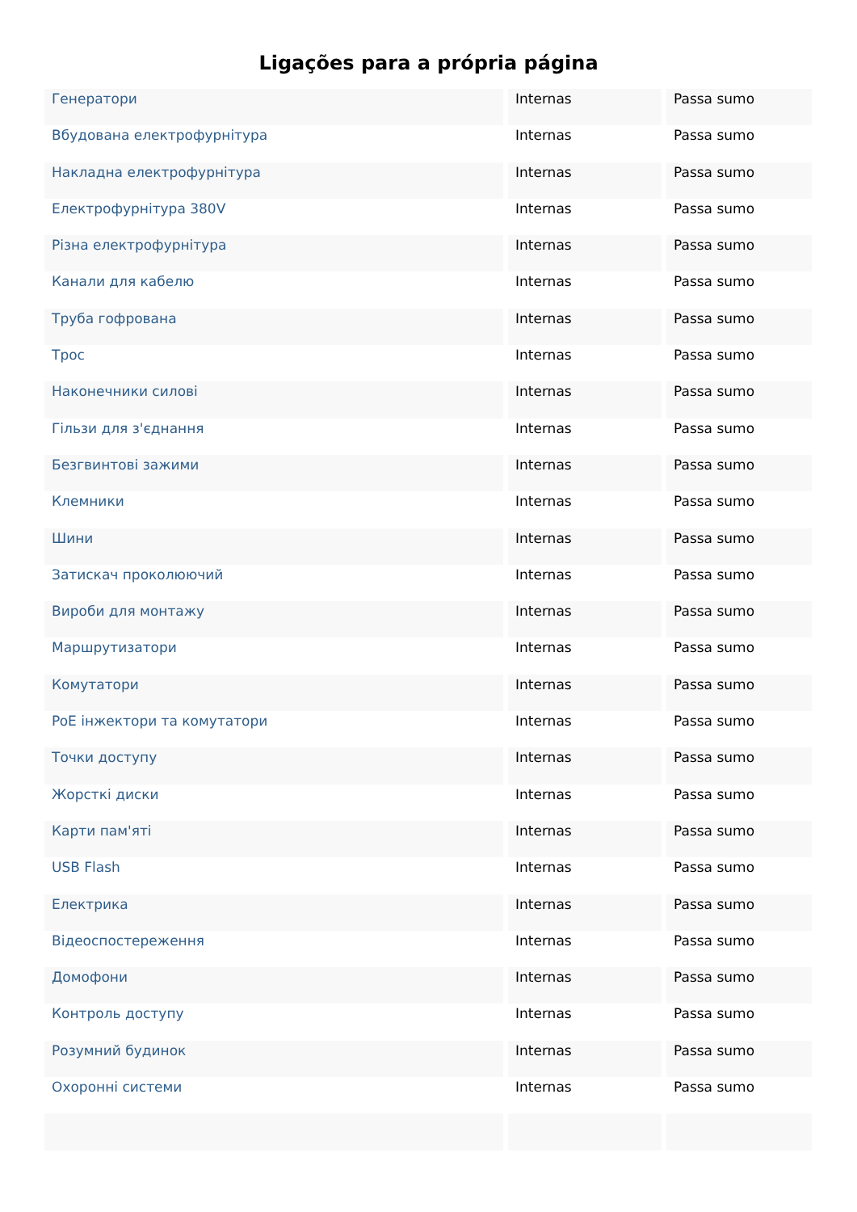Ligações para a própria página
| Генератори | Internas | Passa sumo |
| Вбудована електрофурнітура | Internas | Passa sumo |
| Накладна електрофурнітура | Internas | Passa sumo |
| Електрофурнітура 380V | Internas | Passa sumo |
| Різна електрофурнітура | Internas | Passa sumo |
| Канали для кабелю | Internas | Passa sumo |
| Труба гофрована | Internas | Passa sumo |
| Трос | Internas | Passa sumo |
| Наконечники силові | Internas | Passa sumo |
| Гільзи для з'єднання | Internas | Passa sumo |
| Безгвинтові зажими | Internas | Passa sumo |
| Клемники | Internas | Passa sumo |
| Шини | Internas | Passa sumo |
| Затискач проколюючий | Internas | Passa sumo |
| Вироби для монтажу | Internas | Passa sumo |
| Маршрутизатори | Internas | Passa sumo |
| Комутатори | Internas | Passa sumo |
| PoE інжектори та комутатори | Internas | Passa sumo |
| Точки доступу | Internas | Passa sumo |
| Жорсткі диски | Internas | Passa sumo |
| Карти пам'яті | Internas | Passa sumo |
| USB Flash | Internas | Passa sumo |
| Електрика | Internas | Passa sumo |
| Відеоспостереження | Internas | Passa sumo |
| Домофони | Internas | Passa sumo |
| Контроль доступу | Internas | Passa sumo |
| Розумний будинок | Internas | Passa sumo |
| Охоронні системи | Internas | Passa sumo |